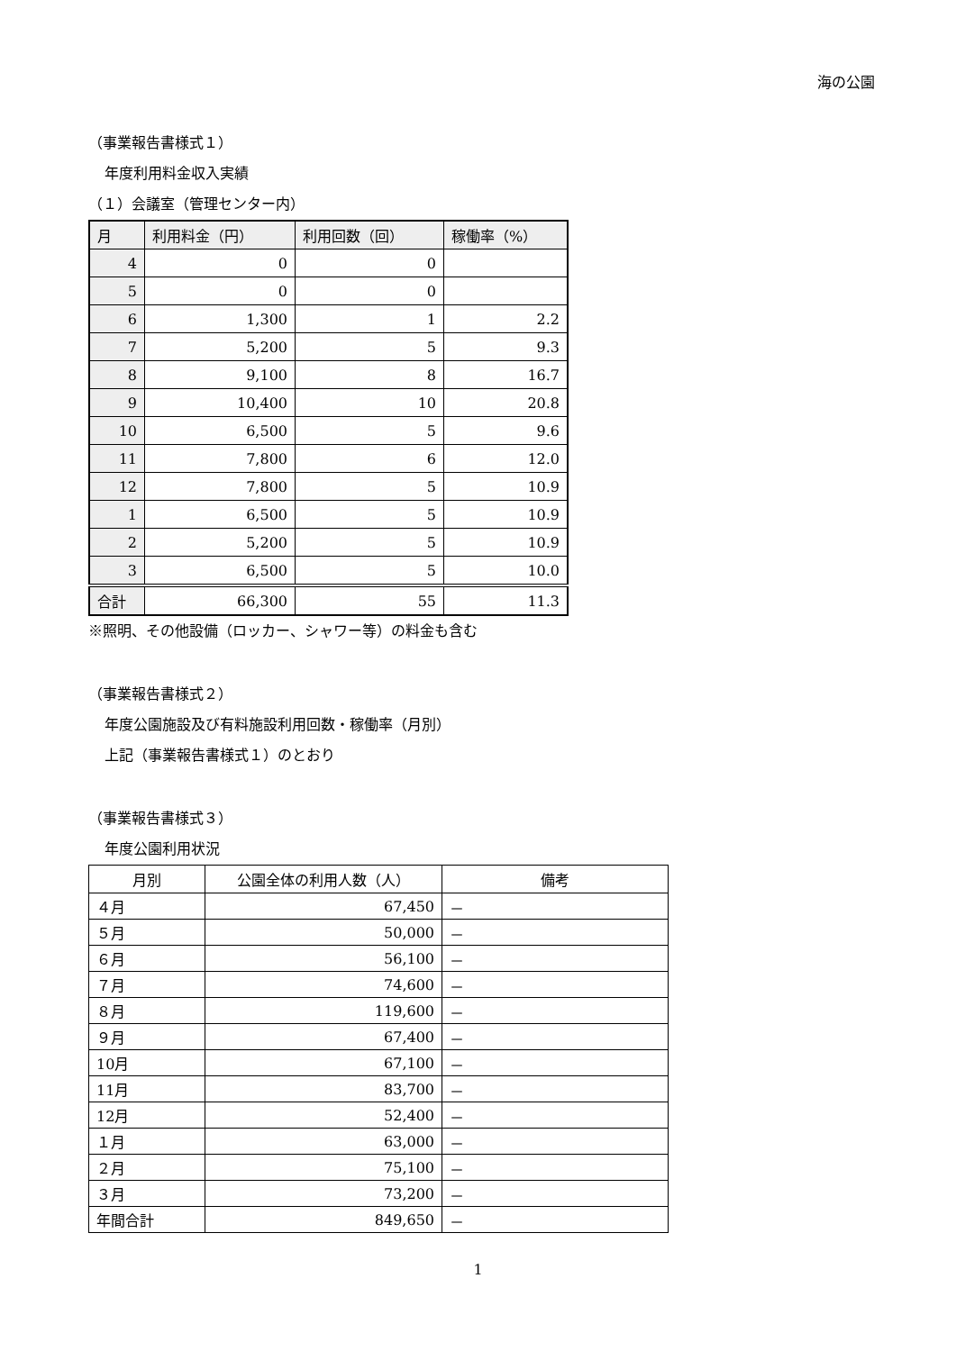海の公園
（事業報告書様式１）
年度利用料金収入実績
（１）会議室（管理センター内）
| 月 | 利用料金（円） | 利用回数（回） | 稼働率（%） |
| --- | --- | --- | --- |
| 4 | 0 | 0 | |
| 5 | 0 | 0 | |
| 6 | 1,300 | 1 | 2.2 |
| 7 | 5,200 | 5 | 9.3 |
| 8 | 9,100 | 8 | 16.7 |
| 9 | 10,400 | 10 | 20.8 |
| 10 | 6,500 | 5 | 9.6 |
| 11 | 7,800 | 6 | 12.0 |
| 12 | 7,800 | 5 | 10.9 |
| 1 | 6,500 | 5 | 10.9 |
| 2 | 5,200 | 5 | 10.9 |
| 3 | 6,500 | 5 | 10.0 |
| 合計 | 66,300 | 55 | 11.3 |
※照明、その他設備（ロッカー、シャワー等）の料金も含む
（事業報告書様式２）
年度公園施設及び有料施設利用回数・稼働率（月別）
上記（事業報告書様式１）のとおり
（事業報告書様式３）
年度公園利用状況
| 月別 | 公園全体の利用人数（人） | 備考 |
| --- | --- | --- |
| ４月 | 67,450 | － |
| ５月 | 50,000 | － |
| ６月 | 56,100 | － |
| ７月 | 74,600 | － |
| ８月 | 119,600 | － |
| ９月 | 67,400 | － |
| 10月 | 67,100 | － |
| 11月 | 83,700 | － |
| 12月 | 52,400 | － |
| １月 | 63,000 | － |
| ２月 | 75,100 | － |
| ３月 | 73,200 | － |
| 年間合計 | 849,650 | － |
1